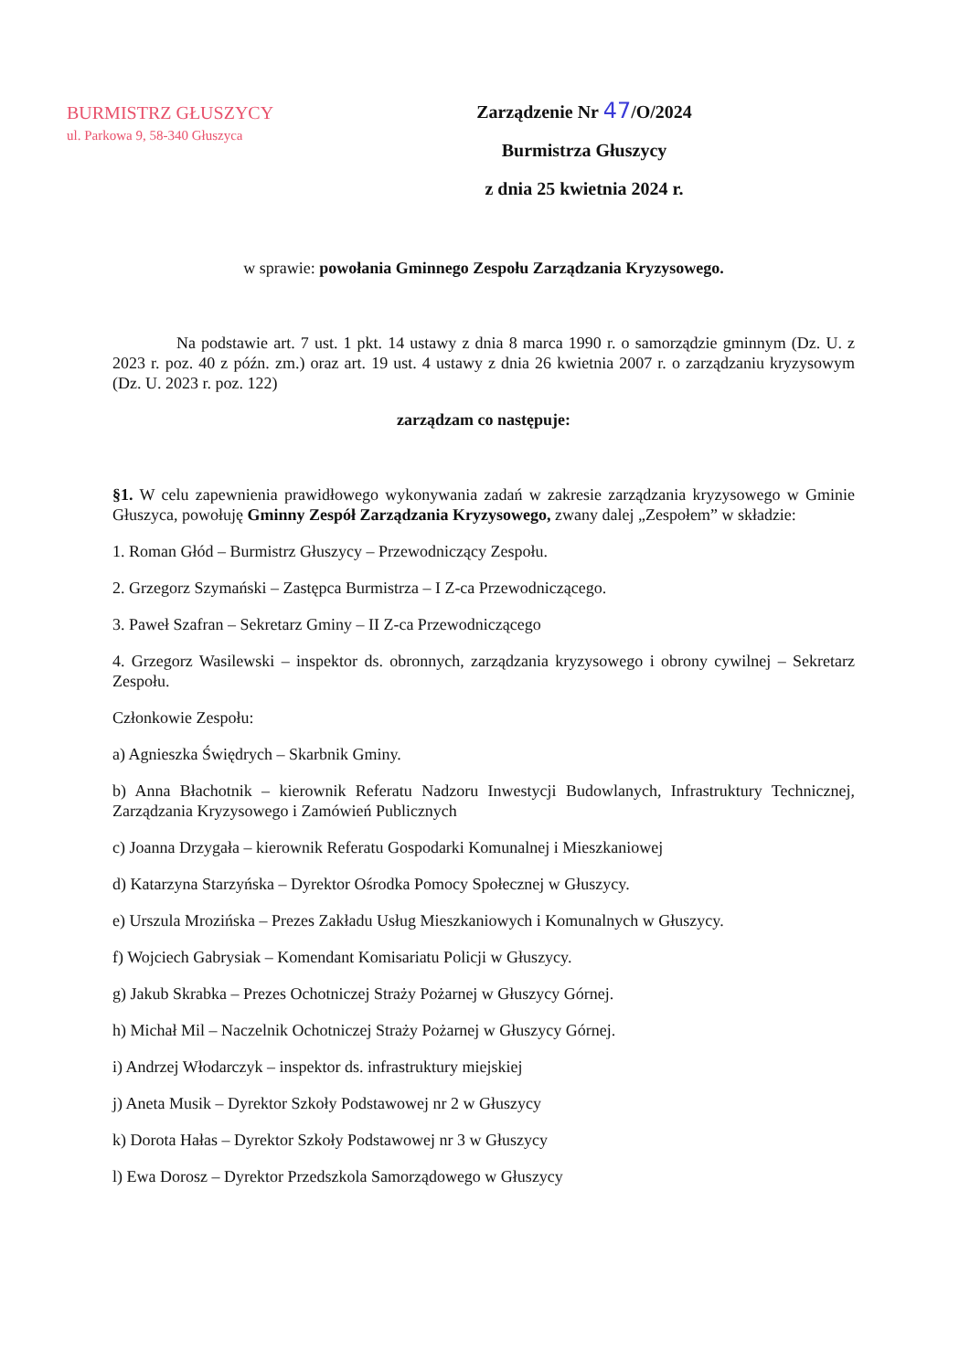BURMISTRZ GŁUSZYCY
ul. Parkowa 9, 58-340 Głuszyca
Zarządzenie Nr 47/O/2024
Burmistrza Głuszycy
z dnia 25 kwietnia 2024 r.
w sprawie: powołania Gminnego Zespołu Zarządzania Kryzysowego.
Na podstawie art. 7 ust. 1 pkt. 14 ustawy z dnia 8 marca 1990 r. o samorządzie gminnym (Dz. U. z 2023 r. poz. 40 z późn. zm.) oraz art. 19 ust. 4 ustawy z dnia 26 kwietnia 2007 r. o zarządzaniu kryzysowym (Dz. U. 2023 r. poz. 122)
zarządzam co następuje:
§1. W celu zapewnienia prawidłowego wykonywania zadań w zakresie zarządzania kryzysowego w Gminie Głuszyca, powołuję Gminny Zespół Zarządzania Kryzysowego, zwany dalej „Zespołem” w składzie:
1. Roman Głód – Burmistrz Głuszycy – Przewodniczący Zespołu.
2. Grzegorz Szymański – Zastępca Burmistrza – I Z-ca Przewodniczącego.
3. Paweł Szafran – Sekretarz Gminy – II Z-ca Przewodniczącego
4. Grzegorz Wasilewski – inspektor ds. obronnych, zarządzania kryzysowego i obrony cywilnej – Sekretarz Zespołu.
Członkowie Zespołu:
a) Agnieszka Świędrych – Skarbnik Gminy.
b) Anna Błachotnik – kierownik Referatu Nadzoru Inwestycji Budowlanych, Infrastruktury Technicznej, Zarządzania Kryzysowego i Zamówień Publicznych
c) Joanna Drzygała – kierownik Referatu Gospodarki Komunalnej i Mieszkaniowej
d) Katarzyna Starzyńska – Dyrektor Ośrodka Pomocy Społecznej w Głuszycy.
e) Urszula Mrozińska – Prezes Zakładu Usług Mieszkaniowych i Komunalnych w Głuszycy.
f) Wojciech Gabrysiak – Komendant Komisariatu Policji w Głuszycy.
g) Jakub Skrabka – Prezes Ochotniczej Straży Pożarnej w Głuszycy Górnej.
h) Michał Mil – Naczelnik Ochotniczej Straży Pożarnej w Głuszycy Górnej.
i) Andrzej Włodarczyk – inspektor ds. infrastruktury miejskiej
j) Aneta Musik – Dyrektor Szkoły Podstawowej nr 2 w Głuszycy
k) Dorota Hałas – Dyrektor Szkoły Podstawowej nr 3 w Głuszycy
l) Ewa Dorosz – Dyrektor Przedszkola Samorządowego w Głuszycy